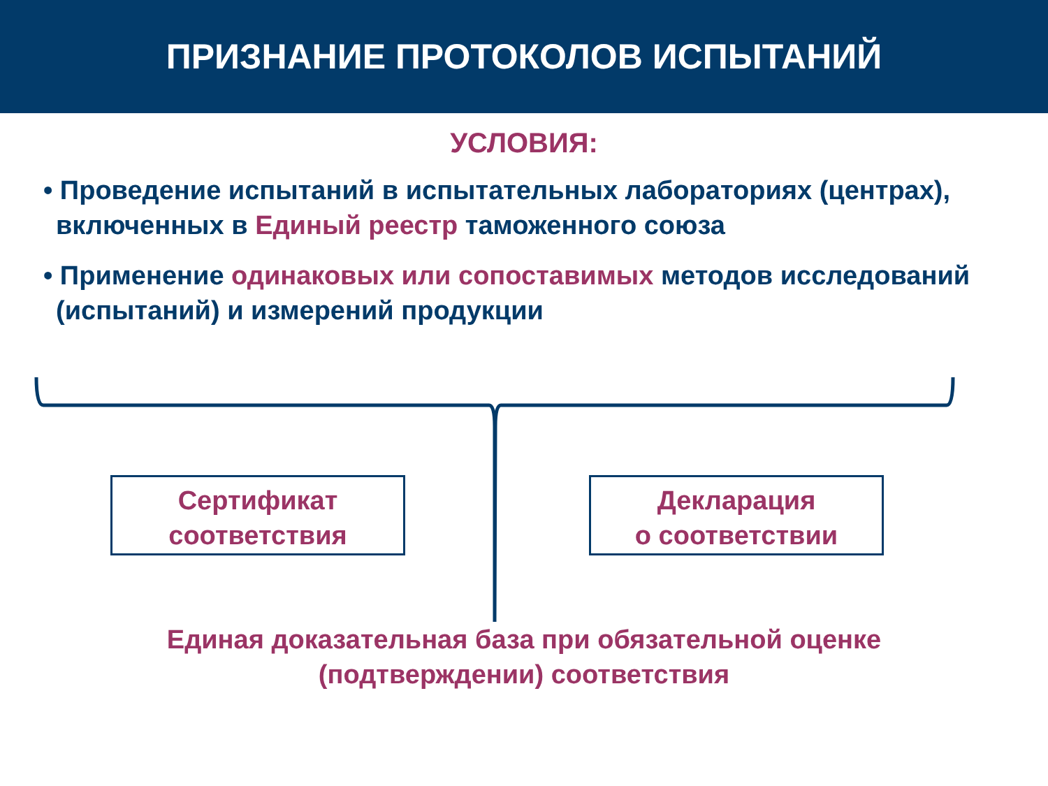ПРИЗНАНИЕ ПРОТОКОЛОВ ИСПЫТАНИЙ
УСЛОВИЯ:
• Проведение испытаний в испытательных лабораториях (центрах), включенных в Единый реестр таможенного союза
• Применение одинаковых или сопоставимых методов исследований (испытаний) и измерений продукции
Сертификат
соответствия
Декларация
о соответствии
Единая доказательная база при обязательной оценке
(подтверждении) соответствия